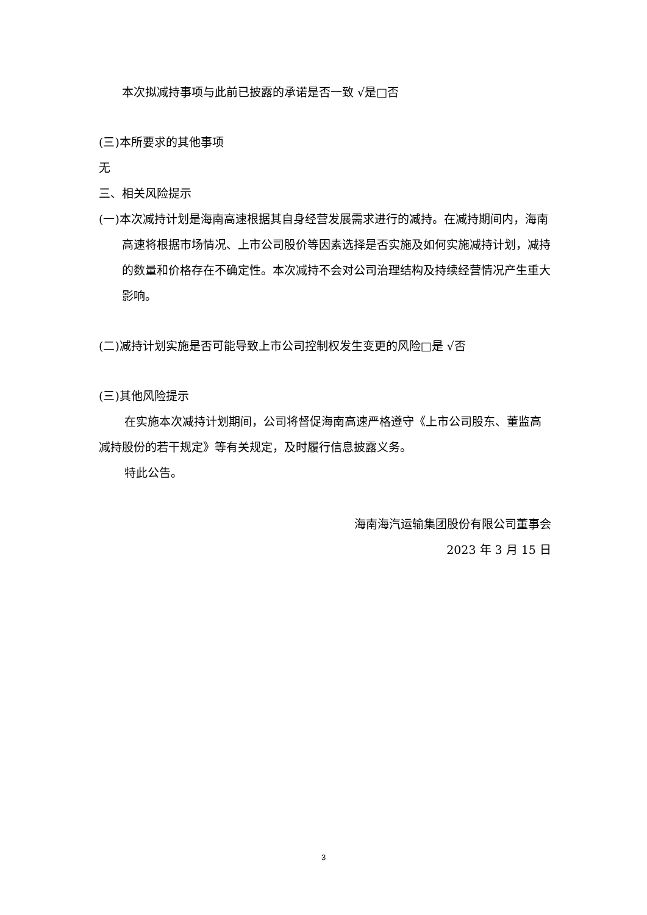本次拟减持事项与此前已披露的承诺是否一致 √是□否
(三)本所要求的其他事项
无
三、相关风险提示
(一)本次减持计划是海南高速根据其自身经营发展需求进行的减持。在减持期间内，海南高速将根据市场情况、上市公司股价等因素选择是否实施及如何实施减持计划，减持的数量和价格存在不确定性。本次减持不会对公司治理结构及持续经营情况产生重大影响。
(二)减持计划实施是否可能导致上市公司控制权发生变更的风险□是 √否
(三)其他风险提示
在实施本次减持计划期间，公司将督促海南高速严格遵守《上市公司股东、董监高减持股份的若干规定》等有关规定，及时履行信息披露义务。
特此公告。
海南海汽运输集团股份有限公司董事会
2023 年 3 月 15 日
3